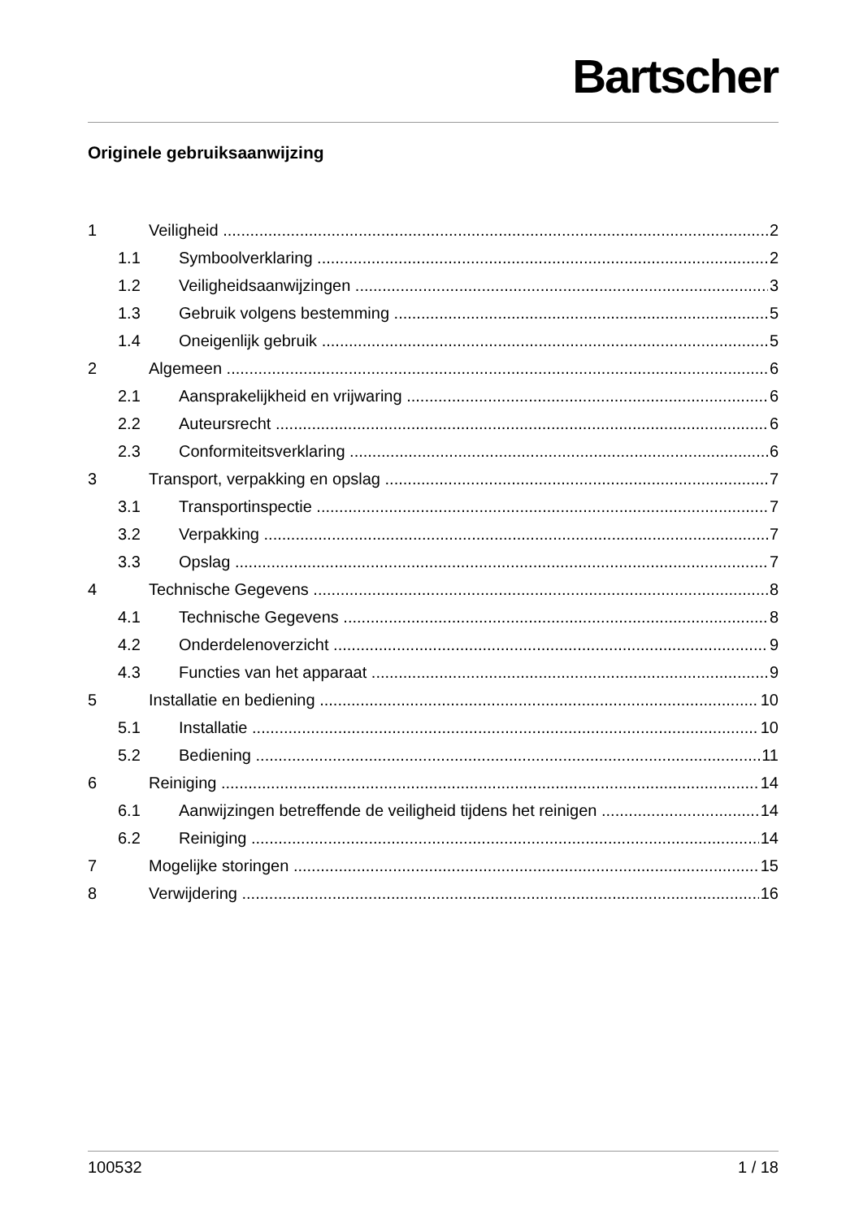Bartscher
Originele gebruiksaanwijzing
1 Veiligheid 2
1.1 Symboolverklaring 2
1.2 Veiligheidsaanwijzingen 3
1.3 Gebruik volgens bestemming 5
1.4 Oneigenlijk gebruik 5
2 Algemeen 6
2.1 Aansprakelijkheid en vrijwaring 6
2.2 Auteursrecht 6
2.3 Conformiteitsverklaring 6
3 Transport, verpakking en opslag 7
3.1 Transportinspectie 7
3.2 Verpakking 7
3.3 Opslag 7
4 Technische Gegevens 8
4.1 Technische Gegevens 8
4.2 Onderdelenoverzicht 9
4.3 Functies van het apparaat 9
5 Installatie en bediening 10
5.1 Installatie 10
5.2 Bediening 11
6 Reiniging 14
6.1 Aanwijzingen betreffende de veiligheid tijdens het reinigen 14
6.2 Reiniging 14
7 Mogelijke storingen 15
8 Verwijdering 16
100532 1 / 18